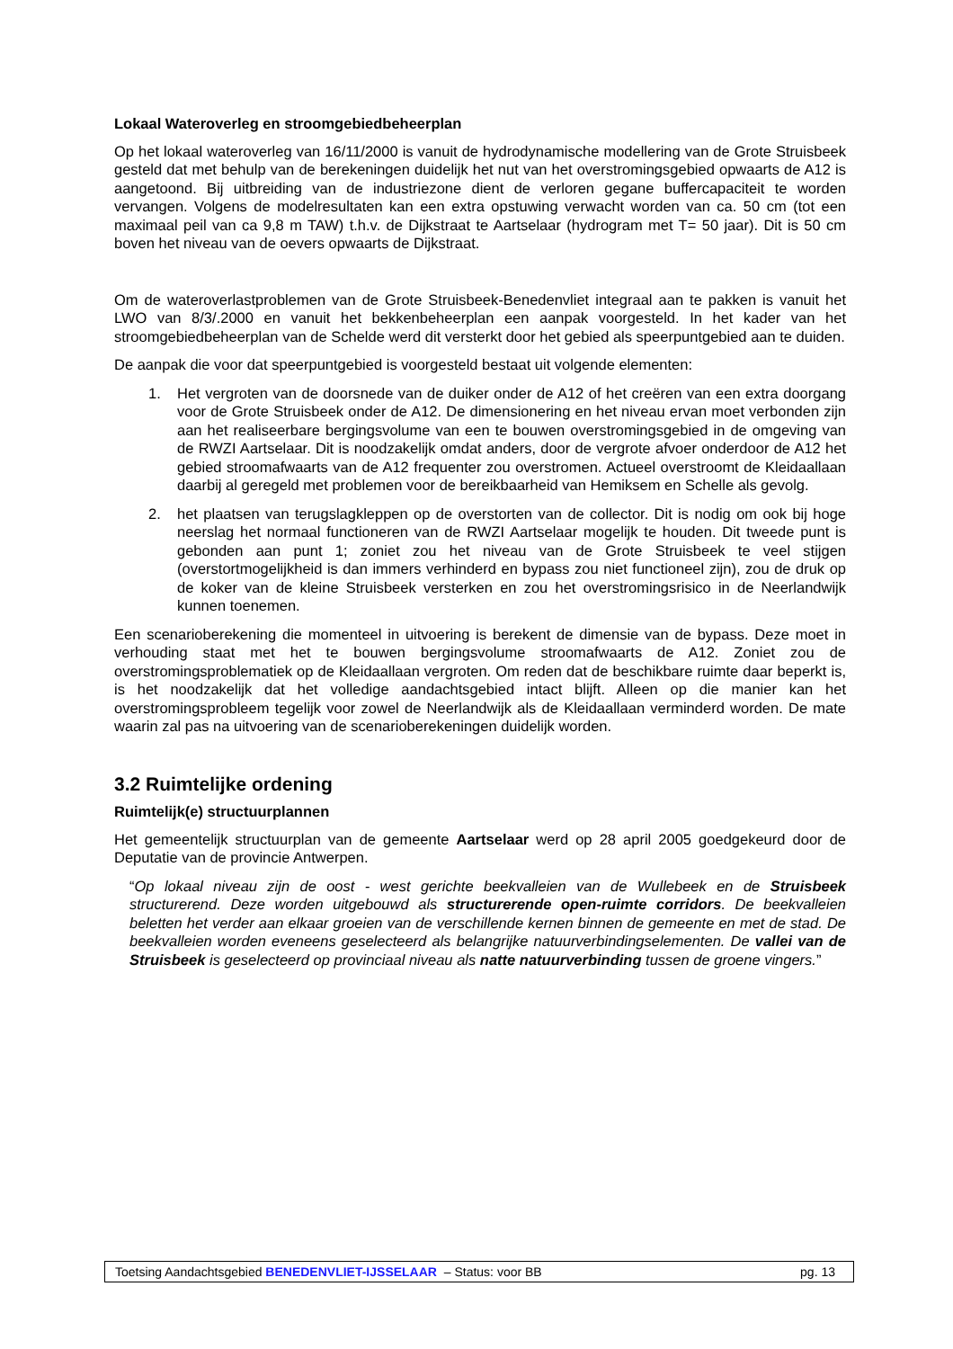Lokaal Wateroverleg en stroomgebiedbeheerplan
Op het lokaal wateroverleg van 16/11/2000 is vanuit de hydrodynamische modellering van de Grote Struisbeek gesteld dat met behulp van de berekeningen duidelijk het nut van het overstromingsgebied opwaarts de A12 is aangetoond. Bij uitbreiding van de industriezone dient de verloren gegane buffercapaciteit te worden vervangen. Volgens de modelresultaten kan een extra opstuwing verwacht worden van ca. 50 cm (tot een maximaal peil van ca 9,8 m TAW) t.h.v. de Dijkstraat te Aartselaar (hydrogram met T= 50 jaar). Dit is 50 cm boven het niveau van de oevers opwaarts de Dijkstraat.
Om de wateroverlastproblemen van de Grote Struisbeek-Benedenvliet integraal aan te pakken is vanuit het LWO van 8/3/.2000 en vanuit het bekkenbeheerplan een aanpak voorgesteld. In het kader van het stroomgebiedbeheerplan van de Schelde werd dit versterkt door het gebied als speerpuntgebied aan te duiden.
De aanpak die voor dat speerpuntgebied is voorgesteld bestaat uit volgende elementen:
1. Het vergroten van de doorsnede van de duiker onder de A12 of het creëren van een extra doorgang voor de Grote Struisbeek onder de A12. De dimensionering en het niveau ervan moet verbonden zijn aan het realiseerbare bergingsvolume van een te bouwen overstromingsgebied in de omgeving van de RWZI Aartselaar. Dit is noodzakelijk omdat anders, door de vergrote afvoer onderdoor de A12 het gebied stroomafwaarts van de A12 frequenter zou overstromen. Actueel overstroomt de Kleidaallaan daarbij al geregeld met problemen voor de bereikbaarheid van Hemiksem en Schelle als gevolg.
2. het plaatsen van terugslagkleppen op de overstorten van de collector. Dit is nodig om ook bij hoge neerslag het normaal functioneren van de RWZI Aartselaar mogelijk te houden. Dit tweede punt is gebonden aan punt 1; zoniet zou het niveau van de Grote Struisbeek te veel stijgen (overstortmogelijkheid is dan immers verhinderd en bypass zou niet functioneel zijn), zou de druk op de koker van de kleine Struisbeek versterken en zou het overstromingsrisico in de Neerlandwijk kunnen toenemen.
Een scenarioberekening die momenteel in uitvoering is berekent de dimensie van de bypass. Deze moet in verhouding staat met het te bouwen bergingsvolume stroomafwaarts de A12. Zoniet zou de overstromingsproblematiek op de Kleidaallaan vergroten. Om reden dat de beschikbare ruimte daar beperkt is, is het noodzakelijk dat het volledige aandachtsgebied intact blijft. Alleen op die manier kan het overstromingsprobleem tegelijk voor zowel de Neerlandwijk als de Kleidaallaan verminderd worden. De mate waarin zal pas na uitvoering van de scenarioberekeningen duidelijk worden.
3.2 Ruimtelijke ordening
Ruimtelijk(e) structuurplannen
Het gemeentelijk structuurplan van de gemeente Aartselaar werd op 28 april 2005 goedgekeurd door de Deputatie van de provincie Antwerpen.
“Op lokaal niveau zijn de oost - west gerichte beekvalleien van de Wullebeek en de Struisbeek structurerend. Deze worden uitgebouwd als structurerende open-ruimte corridors. De beekvalleien beletten het verder aan elkaar groeien van de verschillende kernen binnen de gemeente en met de stad. De beekvalleien worden eveneens geselecteerd als belangrijke natuurverbindingselementen. De vallei van de Struisbeek is geselecteerd op provinciaal niveau als natte natuurverbinding tussen de groene vingers.”
Toetsing Aandachtsgebied BENEDENVLIET-IJSSELAAR – Status: voor BB pg. 13